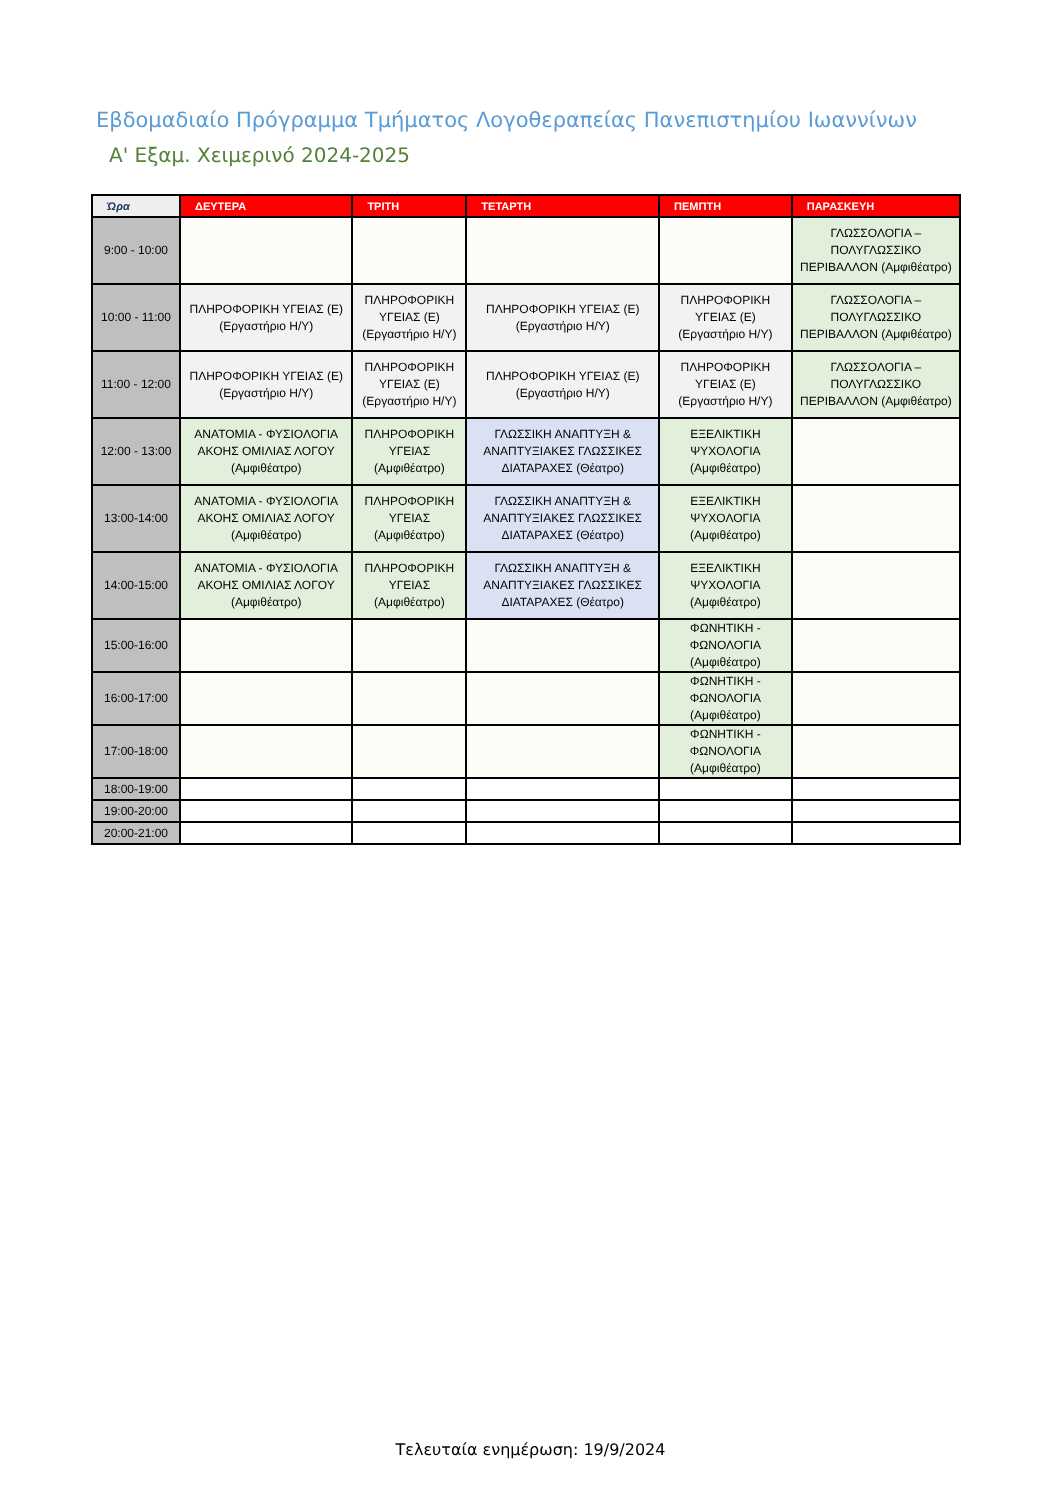Εβδομαδιαίο Πρόγραμμα Τμήματος Λογοθεραπείας Πανεπιστημίου Ιωαννίνων
Α' Εξαμ. Χειμερινό 2024-2025
| Ώρα | ΔΕΥΤΕΡΑ | ΤΡΙΤΗ | ΤΕΤΑΡΤΗ | ΠΕΜΠΤΗ | ΠΑΡΑΣΚΕΥΗ |
| --- | --- | --- | --- | --- | --- |
| 9:00 - 10:00 | | | | | ΓΛΩΣΣΟΛΟΓΙΑ – ΠΟΛΥΓΛΩΣΣΙΚΟ ΠΕΡΙΒΑΛΛΟΝ (Αμφιθέατρο) |
| 10:00 - 11:00 | ΠΛΗΡΟΦΟΡΙΚΗ ΥΓΕΙΑΣ (Ε) (Εργαστήριο Η/Υ) | ΠΛΗΡΟΦΟΡΙΚΗ ΥΓΕΙΑΣ (Ε) (Εργαστήριο Η/Υ) | ΠΛΗΡΟΦΟΡΙΚΗ ΥΓΕΙΑΣ (Ε) (Εργαστήριο Η/Υ) | ΠΛΗΡΟΦΟΡΙΚΗ ΥΓΕΙΑΣ (Ε) (Εργαστήριο Η/Υ) | ΓΛΩΣΣΟΛΟΓΙΑ – ΠΟΛΥΓΛΩΣΣΙΚΟ ΠΕΡΙΒΑΛΛΟΝ (Αμφιθέατρο) |
| 11:00 - 12:00 | ΠΛΗΡΟΦΟΡΙΚΗ ΥΓΕΙΑΣ (Ε) (Εργαστήριο Η/Υ) | ΠΛΗΡΟΦΟΡΙΚΗ ΥΓΕΙΑΣ (Ε) (Εργαστήριο Η/Υ) | ΠΛΗΡΟΦΟΡΙΚΗ ΥΓΕΙΑΣ (Ε) (Εργαστήριο Η/Υ) | ΠΛΗΡΟΦΟΡΙΚΗ ΥΓΕΙΑΣ (Ε) (Εργαστήριο Η/Υ) | ΓΛΩΣΣΟΛΟΓΙΑ – ΠΟΛΥΓΛΩΣΣΙΚΟ ΠΕΡΙΒΑΛΛΟΝ (Αμφιθέατρο) |
| 12:00 - 13:00 | ΑΝΑΤΟΜΙΑ - ΦΥΣΙΟΛΟΓΙΑ ΑΚΟΗΣ ΟΜΙΛΙΑΣ ΛΟΓΟΥ (Αμφιθέατρο) | ΠΛΗΡΟΦΟΡΙΚΗ ΥΓΕΙΑΣ (Αμφιθέατρο) | ΓΛΩΣΣΙΚΗ ΑΝΑΠΤΥΞΗ & ΑΝΑΠΤΥΞΙΑΚΕΣ ΓΛΩΣΣΙΚΕΣ ΔΙΑΤΑΡΑΧΕΣ (Θέατρο) | ΕΞΕΛΙΚΤΙΚΗ ΨΥΧΟΛΟΓΙΑ (Αμφιθέατρο) | |
| 13:00-14:00 | ΑΝΑΤΟΜΙΑ - ΦΥΣΙΟΛΟΓΙΑ ΑΚΟΗΣ ΟΜΙΛΙΑΣ ΛΟΓΟΥ (Αμφιθέατρο) | ΠΛΗΡΟΦΟΡΙΚΗ ΥΓΕΙΑΣ (Αμφιθέατρο) | ΓΛΩΣΣΙΚΗ ΑΝΑΠΤΥΞΗ & ΑΝΑΠΤΥΞΙΑΚΕΣ ΓΛΩΣΣΙΚΕΣ ΔΙΑΤΑΡΑΧΕΣ (Θέατρο) | ΕΞΕΛΙΚΤΙΚΗ ΨΥΧΟΛΟΓΙΑ (Αμφιθέατρο) | |
| 14:00-15:00 | ΑΝΑΤΟΜΙΑ - ΦΥΣΙΟΛΟΓΙΑ ΑΚΟΗΣ ΟΜΙΛΙΑΣ ΛΟΓΟΥ (Αμφιθέατρο) | ΠΛΗΡΟΦΟΡΙΚΗ ΥΓΕΙΑΣ (Αμφιθέατρο) | ΓΛΩΣΣΙΚΗ ΑΝΑΠΤΥΞΗ & ΑΝΑΠΤΥΞΙΑΚΕΣ ΓΛΩΣΣΙΚΕΣ ΔΙΑΤΑΡΑΧΕΣ (Θέατρο) | ΕΞΕΛΙΚΤΙΚΗ ΨΥΧΟΛΟΓΙΑ (Αμφιθέατρο) | |
| 15:00-16:00 | | | | ΦΩΝΗΤΙΚΗ - ΦΩΝΟΛΟΓΙΑ (Αμφιθέατρο) | |
| 16:00-17:00 | | | | ΦΩΝΗΤΙΚΗ - ΦΩΝΟΛΟΓΙΑ (Αμφιθέατρο) | |
| 17:00-18:00 | | | | ΦΩΝΗΤΙΚΗ - ΦΩΝΟΛΟΓΙΑ (Αμφιθέατρο) | |
| 18:00-19:00 | | | | | |
| 19:00-20:00 | | | | | |
| 20:00-21:00 | | | | | |
Τελευταία ενημέρωση: 19/9/2024